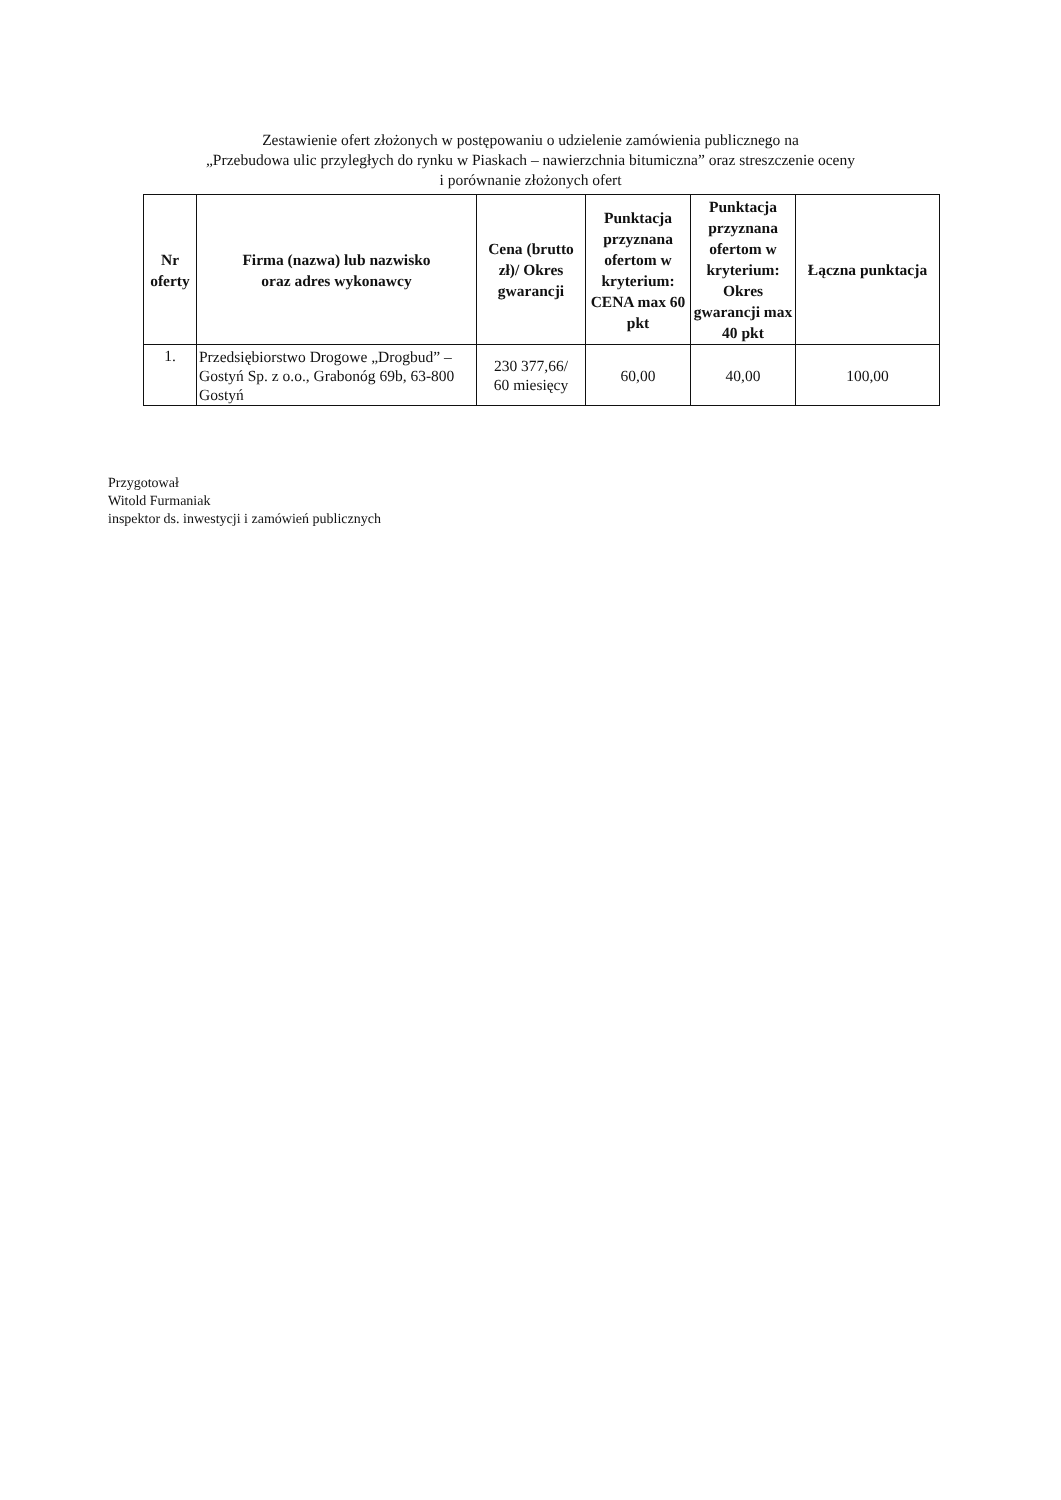Zestawienie ofert złożonych w postępowaniu o udzielenie zamówienia publicznego na
„Przebudowa ulic przyległych do rynku w Piaskach – nawierzchnia bitumiczna” oraz streszczenie oceny
i porównanie złożonych ofert
| Nr oferty | Firma (nazwa) lub nazwisko oraz adres wykonawcy | Cena (brutto zł)/ Okres gwarancji | Punktacja przyznana ofertom w kryterium: CENA max 60 pkt | Punktacja przyznana ofertom w kryterium: Okres gwarancji max 40 pkt | Łączna punktacja |
| --- | --- | --- | --- | --- | --- |
| 1. | Przedsiębiorstwo Drogowe „Drogbud” – Gostyń Sp. z o.o., Grabonóg 69b, 63-800 Gostyń | 230 377,66/ 60 miesięcy | 60,00 | 40,00 | 100,00 |
Przygotował
Witold Furmaniak
inspektor ds. inwestycji i zamówień publicznych